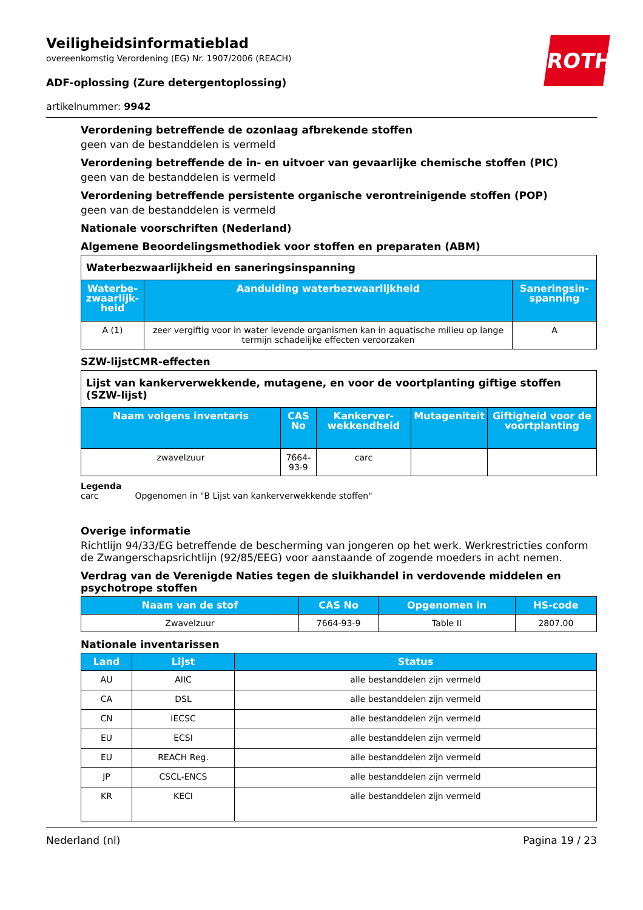ROTH
Veiligheidsinformatieblad
overeenkomstig Verordening (EG) Nr. 1907/2006 (REACH)
ADF-oplossing (Zure detergentoplossing)
artikelnummer: 9942
Verordening betreffende de ozonlaag afbrekende stoffen
geen van de bestanddelen is vermeld
Verordening betreffende de in- en uitvoer van gevaarlijke chemische stoffen (PIC)
geen van de bestanddelen is vermeld
Verordening betreffende persistente organische verontreinigende stoffen (POP)
geen van de bestanddelen is vermeld
Nationale voorschriften (Nederland)
Algemene Beoordelingsmethodiek voor stoffen en preparaten (ABM)
| Waterbezwaarlijkheid en saneringsinspanning | | |
| Waterbe-zwaarlijk-heid | Aanduiding waterbezwaarlijkheid | Saneringsin-spanning |
| A (1) | zeer vergiftig voor in water levende organismen kan in aquatische milieu op lange termijn schadelijke effecten veroorzaken | A |
SZW-lijstCMR-effecten
| Lijst van kankerverwekkende, mutagene, en voor de voortplanting giftige stoffen (SZW-lijst) | | | | |
| Naam volgens inventaris | CAS No | Kankerver-wekkendheid | Mutageniteit | Giftigheid voor de voortplanting |
| zwavelzuur | 7664-93-9 | carc | | |
Legenda
carc Opgenomen in "B Lijst van kankerverwekkende stoffen"
Overige informatie
Richtlijn 94/33/EG betreffende de bescherming van jongeren op het werk. Werkrestricties conform de Zwangerschapsrichtlijn (92/85/EEG) voor aanstaande of zogende moeders in acht nemen.
Verdrag van de Verenigde Naties tegen de sluikhandel in verdovende middelen en psychotrope stoffen
| Naam van de stof | CAS No | Opgenomen in | HS-code |
| --- | --- | --- | --- |
| Zwavelzuur | 7664-93-9 | Table II | 2807.00 |
Nationale inventarissen
| Land | Lijst | Status |
| --- | --- | --- |
| AU | AIIC | alle bestanddelen zijn vermeld |
| CA | DSL | alle bestanddelen zijn vermeld |
| CN | IECSC | alle bestanddelen zijn vermeld |
| EU | ECSI | alle bestanddelen zijn vermeld |
| EU | REACH Reg. | alle bestanddelen zijn vermeld |
| JP | CSCL-ENCS | alle bestanddelen zijn vermeld |
| KR | KECI | alle bestanddelen zijn vermeld |
Nederland (nl) Pagina 19 / 23